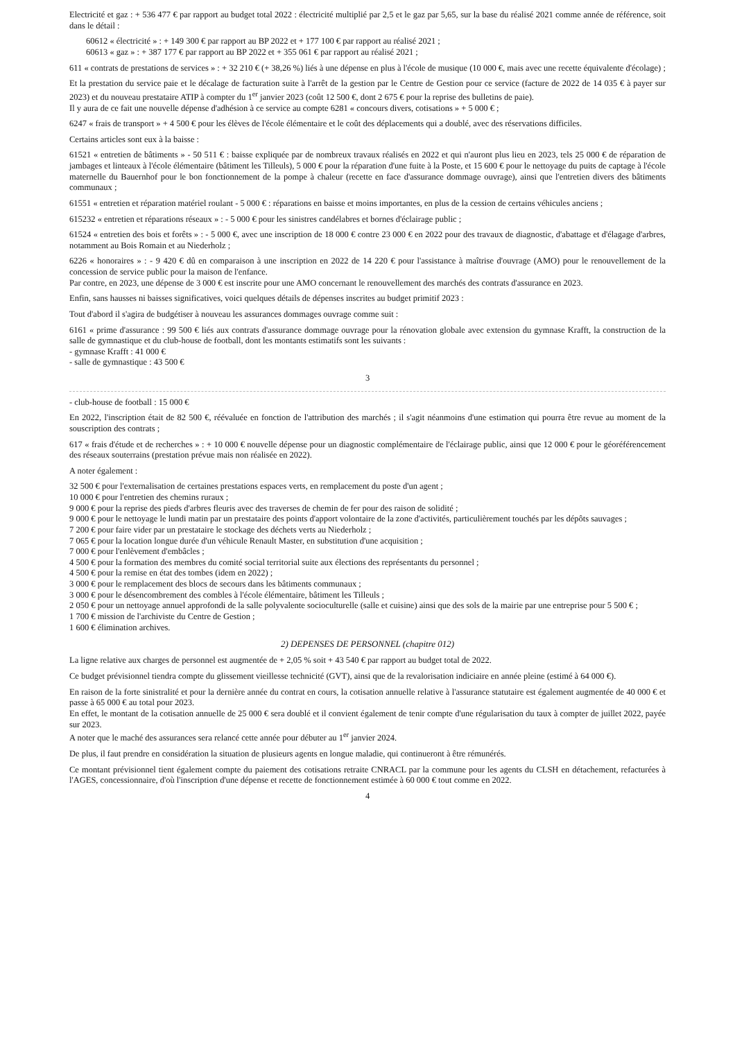Electricité et gaz : + 536 477 € par rapport au budget total 2022 : électricité multiplié par 2,5 et le gaz par 5,65, sur la base du réalisé 2021 comme année de référence, soit dans le détail :
60612 « électricité » : + 149 300 € par rapport au BP 2022 et + 177 100 € par rapport au réalisé 2021 ;
60613 « gaz » : + 387 177 € par rapport au BP 2022 et + 355 061 € par rapport au réalisé 2021 ;
611 « contrats de prestations de services » : + 32 210 € (+ 38,26 %) liés à une dépense en plus à l'école de musique (10 000 €, mais avec une recette équivalente d'écolage) ;
Et la prestation du service paie et le décalage de facturation suite à l'arrêt de la gestion par le Centre de Gestion pour ce service (facture de 2022 de 14 035 € à payer sur 2023) et du nouveau prestataire ATIP à compter du 1<sup>er</sup> janvier 2023 (coût 12 500 €, dont 2 675 € pour la reprise des bulletins de paie).
Il y aura de ce fait une nouvelle dépense d'adhésion à ce service au compte 6281 « concours divers, cotisations » + 5 000 € ;
6247 « frais de transport » + 4 500 € pour les élèves de l'école élémentaire et le coût des déplacements qui a doublé, avec des réservations difficiles.
Certains articles sont eux à la baisse :
61521 « entretien de bâtiments » - 50 511 € : baisse expliquée par de nombreux travaux réalisés en 2022 et qui n'auront plus lieu en 2023, tels 25 000 € de réparation de jambages et linteaux à l'école élémentaire (bâtiment les Tilleuls), 5 000 € pour la réparation d'une fuite à la Poste, et 15 600 € pour le nettoyage du puits de captage à l'école maternelle du Bauernhof pour le bon fonctionnement de la pompe à chaleur (recette en face d'assurance dommage ouvrage), ainsi que l'entretien divers des bâtiments communaux ;
61551 « entretien et réparation matériel roulant - 5 000 € : réparations en baisse et moins importantes, en plus de la cession de certains véhicules anciens ;
615232 « entretien et réparations réseaux » : - 5 000 € pour les sinistres candélabres et bornes d'éclairage public ;
61524 « entretien des bois et forêts » : - 5 000 €, avec une inscription de 18 000 € contre 23 000 € en 2022 pour des travaux de diagnostic, d'abattage et d'élagage d'arbres, notamment au Bois Romain et au Niederholz ;
6226 « honoraires » : - 9 420 € dû en comparaison à une inscription en 2022 de 14 220 € pour l'assistance à maîtrise d'ouvrage (AMO) pour le renouvellement de la concession de service public pour la maison de l'enfance.
Par contre, en 2023, une dépense de 3 000 € est inscrite pour une AMO concernant le renouvellement des marchés des contrats d'assurance en 2023.
Enfin, sans hausses ni baisses significatives, voici quelques détails de dépenses inscrites au budget primitif 2023 :
Tout d'abord il s'agira de budgétiser à nouveau les assurances dommages ouvrage comme suit :
6161 « prime d'assurance : 99 500 € liés aux contrats d'assurance dommage ouvrage pour la rénovation globale avec extension du gymnase Krafft, la construction de la salle de gymnastique et du club-house de football, dont les montants estimatifs sont les suivants :
- gymnase Krafft : 41 000 €
- salle de gymnastique : 43 500 €
3
- club-house de football : 15 000 €
En 2022, l'inscription était de 82 500 €, réévaluée en fonction de l'attribution des marchés ; il s'agit néanmoins d'une estimation qui pourra être revue au moment de la souscription des contrats ;
617 « frais d'étude et de recherches » : + 10 000 € nouvelle dépense pour un diagnostic complémentaire de l'éclairage public, ainsi que 12 000 € pour le géoréférencement des réseaux souterrains (prestation prévue mais non réalisée en 2022).
A noter également :
32 500 € pour l'externalisation de certaines prestations espaces verts, en remplacement du poste d'un agent ;
10 000 € pour l'entretien des chemins ruraux ;
9 000 € pour la reprise des pieds d'arbres fleuris avec des traverses de chemin de fer pour des raison de solidité ;
9 000 € pour le nettoyage le lundi matin par un prestataire des points d'apport volontaire de la zone d'activités, particulièrement touchés par les dépôts sauvages ;
7 200 € pour faire vider par un prestataire le stockage des déchets verts au Niederholz ;
7 065 € pour la location longue durée d'un véhicule Renault Master, en substitution d'une acquisition ;
7 000 € pour l'enlèvement d'embâcles ;
4 500 € pour la formation des membres du comité social territorial suite aux élections des représentants du personnel ;
4 500 € pour la remise en état des tombes (idem en 2022) ;
3 000 € pour le remplacement des blocs de secours dans les bâtiments communaux ;
3 000 € pour le désencombrement des combles à l'école élémentaire, bâtiment les Tilleuls ;
2 050 € pour un nettoyage annuel approfondi de la salle polyvalente socioculturelle (salle et cuisine) ainsi que des sols de la mairie par une entreprise pour 5 500 € ;
1 700 € mission de l'archiviste du Centre de Gestion ;
1 600 € élimination archives.
2) DEPENSES DE PERSONNEL (chapitre 012)
La ligne relative aux charges de personnel est augmentée de + 2,05 % soit + 43 540 € par rapport au budget total de 2022.
Ce budget prévisionnel tiendra compte du glissement vieillesse technicité (GVT), ainsi que de la revalorisation indiciaire en année pleine (estimé à 64 000 €).
En raison de la forte sinistralité et pour la dernière année du contrat en cours, la cotisation annuelle relative à l'assurance statutaire est également augmentée de 40 000 € et passe à 65 000 € au total pour 2023.
En effet, le montant de la cotisation annuelle de 25 000 € sera doublé et il convient également de tenir compte d'une régularisation du taux à compter de juillet 2022, payée sur 2023.
A noter que le maché des assurances sera relancé cette année pour débuter au 1<sup>er</sup> janvier 2024.
De plus, il faut prendre en considération la situation de plusieurs agents en longue maladie, qui continueront à être rémunérés.
Ce montant prévisionnel tient également compte du paiement des cotisations retraite CNRACL par la commune pour les agents du CLSH en détachement, refacturées à l'AGES, concessionnaire, d'où l'inscription d'une dépense et recette de fonctionnement estimée à 60 000 € tout comme en 2022.
4